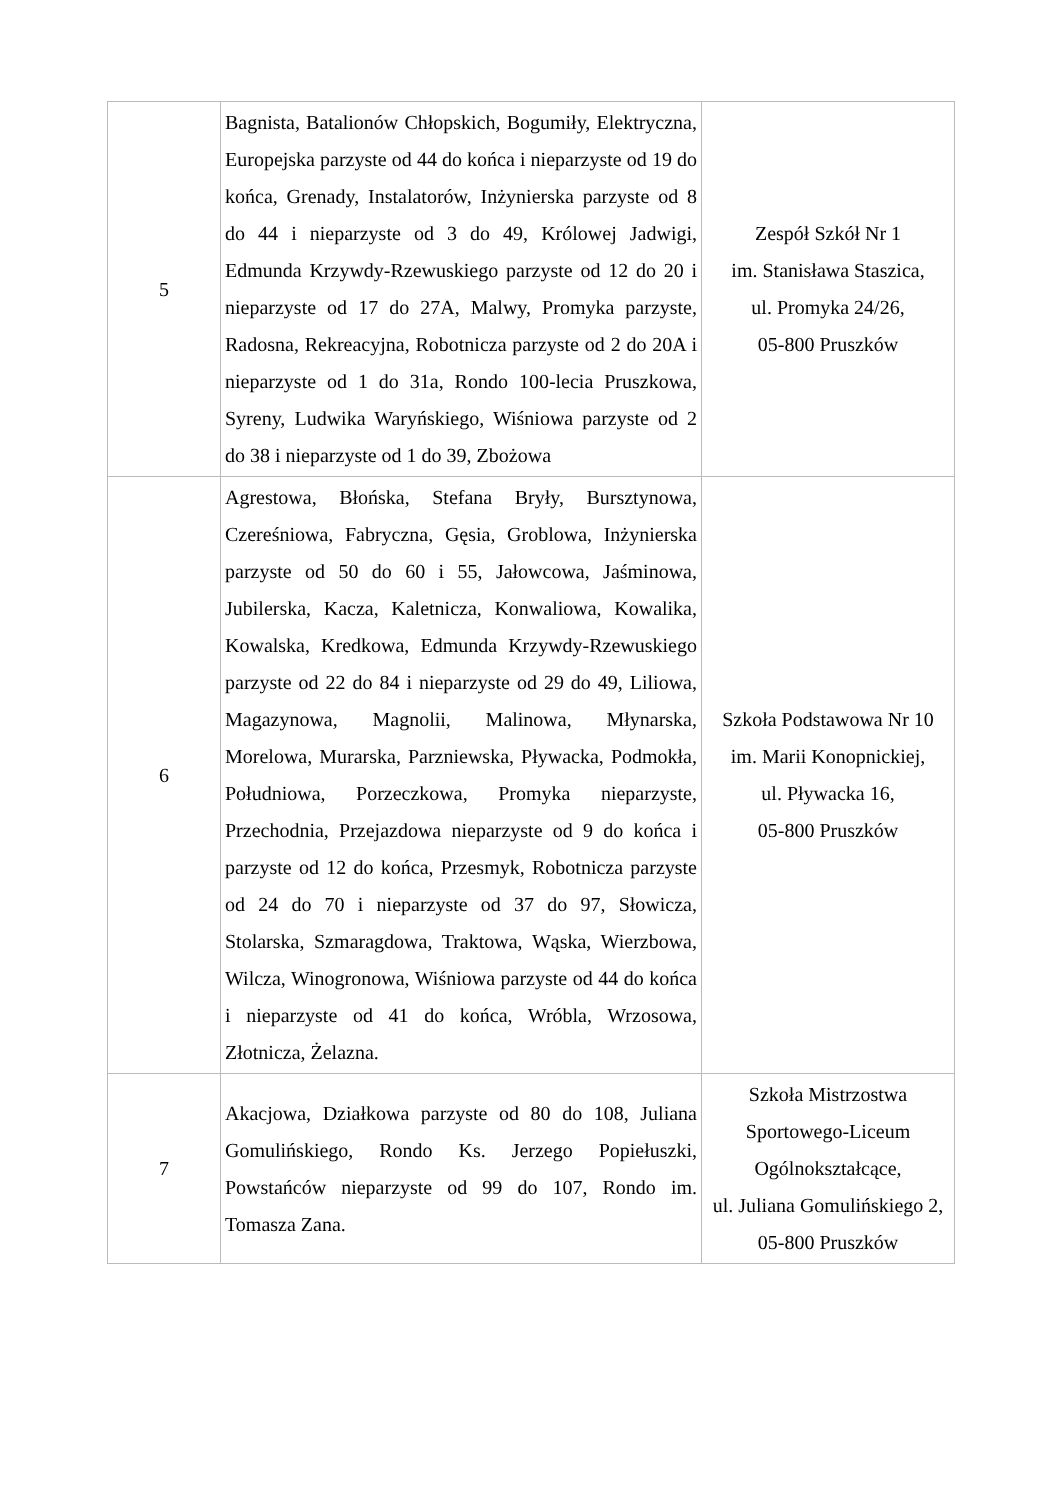| 5 | Bagnista, Batalionów Chłopskich, Bogumiły, Elektryczna, Europejska parzyste od 44 do końca i nieparzyste od 19 do końca, Grenady, Instalatorów, Inżynierska parzyste od 8 do 44 i nieparzyste od 3 do 49, Królowej Jadwigi, Edmunda Krzywdy-Rzewuskiego parzyste od 12 do 20 i nieparzyste od 17 do 27A, Malwy, Promyka parzyste, Radosna, Rekreacyjna, Robotnicza parzyste od 2 do 20A i nieparzyste od 1 do 31a, Rondo 100-lecia Pruszkowa, Syreny, Ludwika Waryńskiego, Wiśniowa parzyste od 2 do 38 i nieparzyste od 1 do 39, Zbożowa | Zespół Szkół Nr 1 im. Stanisława Staszica, ul. Promyka 24/26, 05-800 Pruszków |
| 6 | Agrestowa, Błońska, Stefana Bryły, Bursztynowa, Czereśniowa, Fabryczna, Gęsia, Groblowa, Inżynierska parzyste od 50 do 60 i 55, Jałowcowa, Jaśminowa, Jubilerska, Kacza, Kaletnicza, Konwaliowa, Kowalika, Kowalska, Kredkowa, Edmunda Krzywdy-Rzewuskiego parzyste od 22 do 84 i nieparzyste od 29 do 49, Liliowa, Magazynowa, Magnolii, Malinowa, Młynarska, Morelowa, Murarska, Parzniewska, Pływacka, Podmokła, Południowa, Porzeczkowa, Promyka nieparzyste, Przechodnia, Przejazdowa nieparzyste od 9 do końca i parzyste od 12 do końca, Przesmyk, Robotnicza parzyste od 24 do 70 i nieparzyste od 37 do 97, Słowicza, Stolarska, Szmaragdowa, Traktowa, Wąska, Wierzbowa, Wilcza, Winogronowa, Wiśniowa parzyste od 44 do końca i nieparzyste od 41 do końca, Wróbla, Wrzosowa, Złotnicza, Żelazna. | Szkoła Podstawowa Nr 10 im. Marii Konopnickiej, ul. Pływacka 16, 05-800 Pruszków |
| 7 | Akacjowa, Działkowa parzyste od 80 do 108, Juliana Gomulińskiego, Rondo Ks. Jerzego Popiełuszki, Powstańców nieparzyste od 99 do 107, Rondo im. Tomasza Zana. | Szkoła Mistrzostwa Sportowego-Liceum Ogólnokształcące, ul. Juliana Gomulińskiego 2, 05-800 Pruszków |